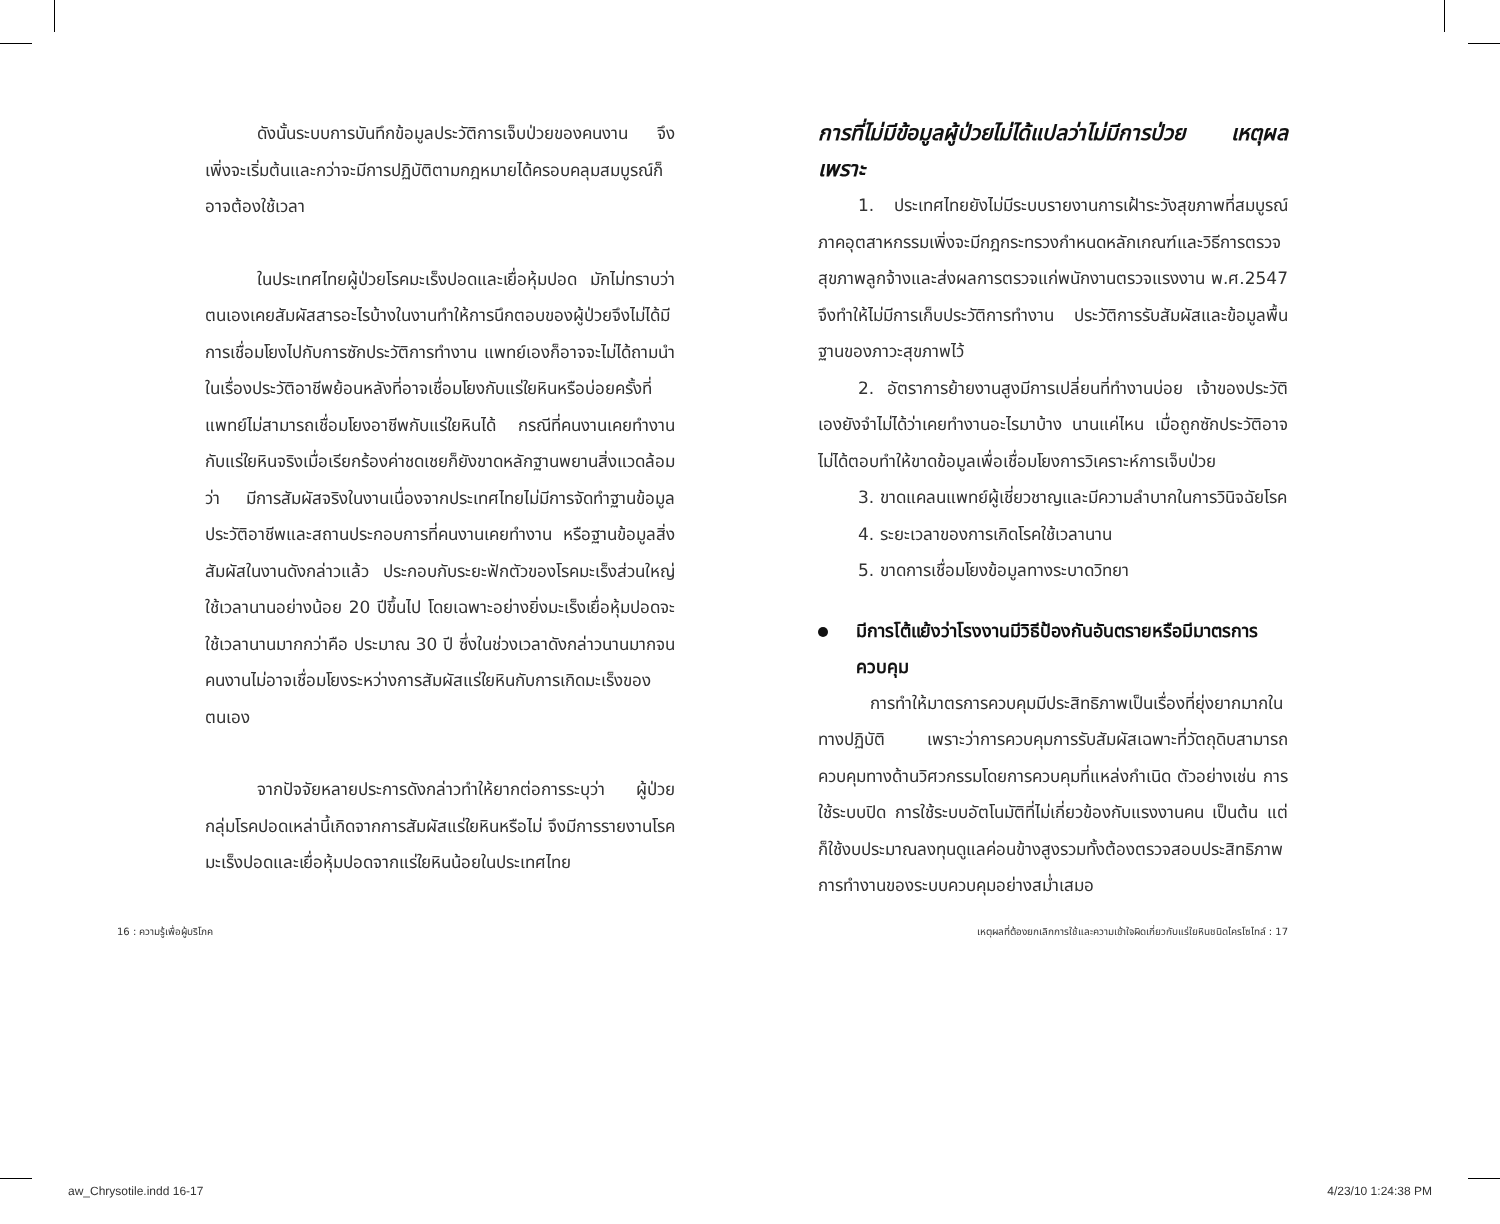ดังนั้นระบบการบันทึกข้อมูลประวัติการเจ็บป่วยของคนงาน จึงเพิ่งจะเริ่มต้นและกว่าจะมีการปฏิบัติตามกฎหมายได้ครอบคลุมสมบูรณ์ก็อาจต้องใช้เวลา
ในประเทศไทยผู้ป่วยโรคมะเร็งปอดและเยื่อหุ้มปอด มักไม่ทราบว่าตนเองเคยสัมผัสสารอะไรบ้างในงานทำให้การนึกตอบของผู้ป่วยจึงไม่ได้มีการเชื่อมโยงไปกับการซักประวัติการทำงาน แพทย์เองก็อาจจะไม่ได้ถามนำในเรื่องประวัติอาชีพย้อนหลังที่อาจเชื่อมโยงกับแร่ใยหินหรือบ่อยครั้งที่แพทย์ไม่สามารถเชื่อมโยงอาชีพกับแร่ใยหินได้ กรณีที่คนงานเคยทำงานกับแร่ใยหินจริงเมื่อเรียกร้องค่าชดเชยก็ยังขาดหลักฐานพยานสิ่งแวดล้อมว่า มีการสัมผัสจริงในงานเนื่องจากประเทศไทยไม่มีการจัดทำฐานข้อมูลประวัติอาชีพและสถานประกอบการที่คนงานเคยทำงาน หรือฐานข้อมูลสิ่งสัมผัสในงานดังกล่าวแล้ว ประกอบกับระยะฟักตัวของโรคมะเร็งส่วนใหญ่ใช้เวลานานอย่างน้อย 20 ปีขึ้นไป โดยเฉพาะอย่างยิ่งมะเร็งเยื่อหุ้มปอดจะใช้เวลานานมากกว่าคือ ประมาณ 30 ปี ซึ่งในช่วงเวลาดังกล่าวนานมากจนคนงานไม่อาจเชื่อมโยงระหว่างการสัมผัสแร่ใยหินกับการเกิดมะเร็งของตนเอง
จากปัจจัยหลายประการดังกล่าวทำให้ยากต่อการระบุว่า ผู้ป่วยกลุ่มโรคปอดเหล่านี้เกิดจากการสัมผัสแร่ใยหินหรือไม่ จึงมีการรายงานโรคมะเร็งปอดและเยื่อหุ้มปอดจากแร่ใยหินน้อยในประเทศไทย
การที่ไม่มีข้อมูลผู้ป่วยไม่ได้แปลว่าไม่มีการป่วย เหตุผลเพราะ
1. ประเทศไทยยังไม่มีระบบรายงานการเฝ้าระวังสุขภาพที่สมบูรณ์ ภาคอุตสาหกรรมเพิ่งจะมีกฎกระทรวงกำหนดหลักเกณฑ์และวิธีการตรวจสุขภาพลูกจ้างและส่งผลการตรวจแก่พนักงานตรวจแรงงาน พ.ศ.2547 จึงทำให้ไม่มีการเก็บประวัติการทำงาน ประวัติการรับสัมผัสและข้อมูลพื้นฐานของภาวะสุขภาพไว้
2. อัตราการย้ายงานสูงมีการเปลี่ยนที่ทำงานบ่อย เจ้าของประวัติเองยังจำไม่ได้ว่าเคยทำงานอะไรมาบ้าง นานแค่ไหน เมื่อถูกซักประวัติอาจไม่ได้ตอบทำให้ขาดข้อมูลเพื่อเชื่อมโยงการวิเคราะห์การเจ็บป่วย
3. ขาดแคลนแพทย์ผู้เชี่ยวชาญและมีความลำบากในการวินิจฉัยโรค
4. ระยะเวลาของการเกิดโรคใช้เวลานาน
5. ขาดการเชื่อมโยงข้อมูลทางระบาดวิทยา
มีการโต้แย้งว่าโรงงานมีวิธีป้องกันอันตรายหรือมีมาตรการควบคุม
การทำให้มาตรการควบคุมมีประสิทธิภาพเป็นเรื่องที่ยุ่งยากมากในทางปฏิบัติ เพราะว่าการควบคุมการรับสัมผัสเฉพาะที่วัตถุดิบสามารถควบคุมทางด้านวิศวกรรมโดยการควบคุมที่แหล่งกำเนิด ตัวอย่างเช่น การใช้ระบบปิด การใช้ระบบอัตโนมัติที่ไม่เกี่ยวข้องกับแรงงานคน เป็นต้น แต่ก็ใช้งบประมาณลงทุนดูแลค่อนข้างสูงรวมทั้งต้องตรวจสอบประสิทธิภาพการทำงานของระบบควบคุมอย่างสม่ำเสมอ
16 : ความรู้เพื่อผู้บริโภค เหตุผลที่ต้องยกเลิกการใช้และความเข้าใจผิดเกี่ยวกับแร่ใยหินชนิดไครโซไทล์ : 17
aw_Chrysotile.indd 16-17 4/23/10 1:24:38 PM